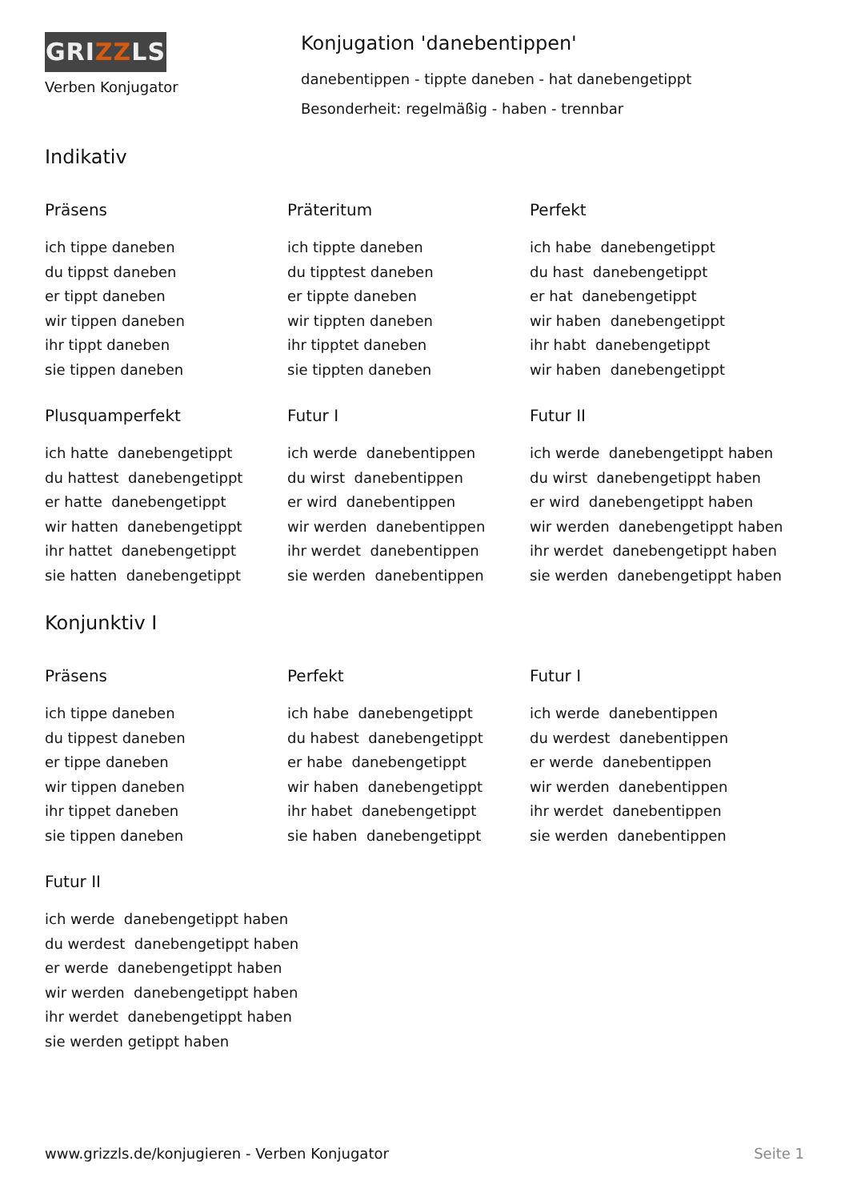GRIZZLS
Verben Konjugator
Konjugation 'danebentippen'
danebentippen - tippte daneben - hat danebengetippt
Besonderheit: regelmäßig - haben - trennbar
Indikativ
Präsens
ich tippe daneben du tippst daneben er tippt daneben wir tippen daneben ihr tippt daneben sie tippen daneben
Präteritum
ich tippte daneben du tipptest daneben er tippte daneben wir tippten daneben ihr tipptet daneben sie tippten daneben
Perfekt
ich habe danebengetippt du hast danebengetippt er hat danebengetippt wir haben danebengetippt ihr habt danebengetippt wir haben danebengetippt
Plusquamperfekt
ich hatte danebengetippt du hattest danebengetippt er hatte danebengetippt wir hatten danebengetippt ihr hattet danebengetippt sie hatten danebengetippt
Futur I
ich werde danebentippen du wirst danebentippen er wird danebentippen wir werden danebentippen ihr werdet danebentippen sie werden danebentippen
Futur II
ich werde danebengetippt haben du wirst danebengetippt haben er wird danebengetippt haben wir werden danebengetippt haben ihr werdet danebengetippt haben sie werden danebengetippt haben
Konjunktiv I
Präsens
ich tippe daneben du tippest daneben er tippe daneben wir tippen daneben ihr tippet daneben sie tippen daneben
Perfekt
ich habe danebengetippt du habest danebengetippt er habe danebengetippt wir haben danebengetippt ihr habet danebengetippt sie haben danebengetippt
Futur I
ich werde danebentippen du werdest danebentippen er werde danebentippen wir werden danebentippen ihr werdet danebentippen sie werden danebentippen
Futur II
ich werde danebengetippt haben du werdest danebengetippt haben er werde danebengetippt haben wir werden danebengetippt haben ihr werdet danebengetippt haben sie werden getippt haben
www.grizzls.de/konjugieren - Verben Konjugator Seite 1